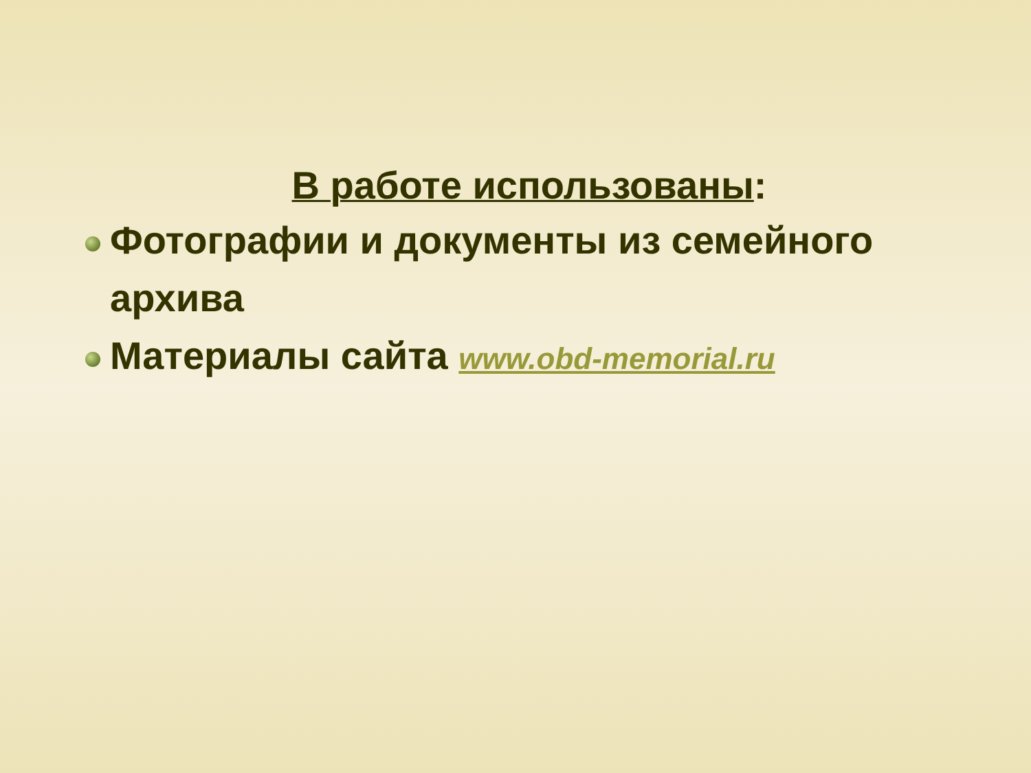В работе использованы:
Фотографии и документы из семейного архива
Материалы сайта www.obd-memorial.ru